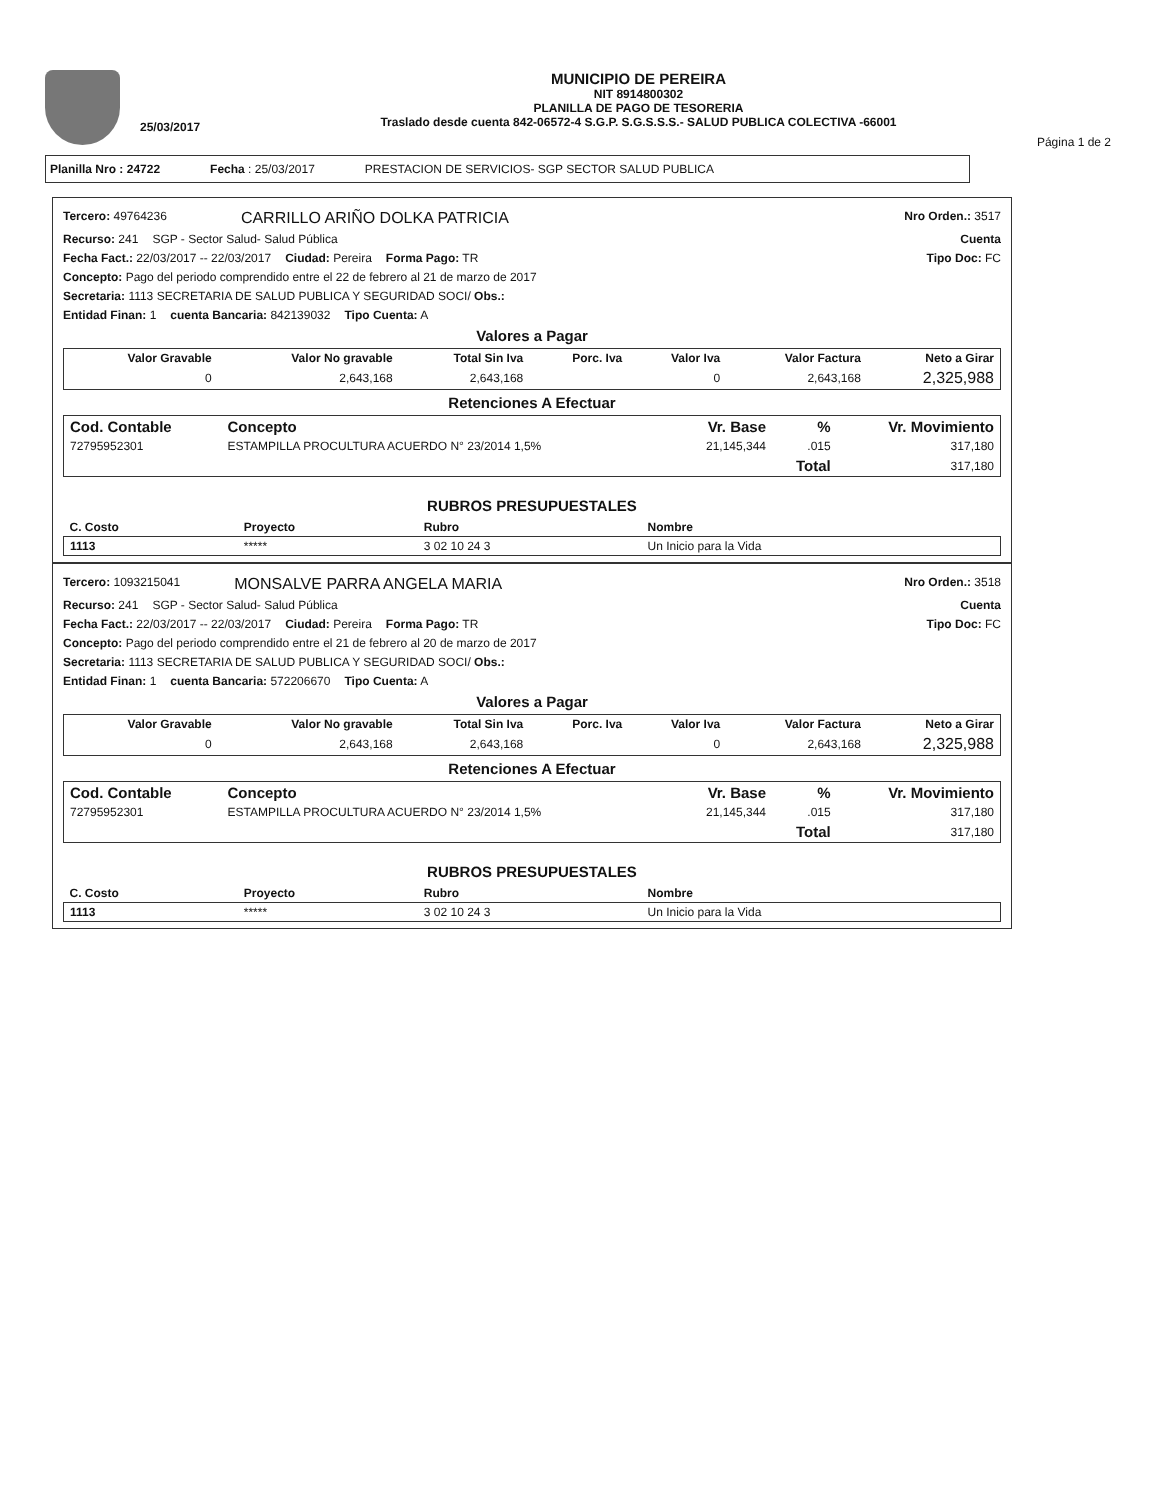25/03/2017
MUNICIPIO DE PEREIRA
NIT 8914800302
PLANILLA DE PAGO DE TESORERIA
Traslado desde cuenta 842-06572-4 S.G.P. S.G.S.S.S.- SALUD PUBLICA COLECTIVA -66001
Página 1 de 2
Planilla Nro : 24722 Fecha : 25/03/2017 PRESTACION DE SERVICIOS- SGP SECTOR SALUD PUBLICA
Tercero: 49764236 CARRILLO ARIÑO DOLKA PATRICIA Nro Orden.: 3517
Recurso: 241 SGP - Sector Salud- Salud Pública Cuenta
Fecha Fact.: 22/03/2017 -- 22/03/2017 Ciudad: Pereira Forma Pago: TR Tipo Doc: FC
Concepto: Pago del periodo comprendido entre el 22 de febrero al 21 de marzo de 2017
Secretaria: 1113 SECRETARIA DE SALUD PUBLICA Y SEGURIDAD SOCI/ Obs.:
Entidad Finan: 1 cuenta Bancaria: 842139032 Tipo Cuenta: A
Valores a Pagar
| Valor Gravable | Valor No gravable | Total Sin Iva | Porc. Iva | Valor Iva | Valor Factura | Neto a Girar |
| --- | --- | --- | --- | --- | --- | --- |
| 0 | 2,643,168 | 2,643,168 | | 0 | 2,643,168 | 2,325,988 |
Retenciones A Efectuar
| Cod. Contable | Concepto | Vr. Base | % | Vr. Movimiento |
| --- | --- | --- | --- | --- |
| 72795952301 | ESTAMPILLA PROCULTURA ACUERDO N° 23/2014 1,5% | 21,145,344 | .015 | 317,180 |
| | | | Total | 317,180 |
RUBROS PRESUPUESTALES
| C. Costo | Proyecto | Rubro | Nombre |
| --- | --- | --- | --- |
| 1113 | ***** | 3 02 10 24 3 | Un Inicio para la Vida |
Tercero: 1093215041 MONSALVE PARRA ANGELA MARIA Nro Orden.: 3518
Recurso: 241 SGP - Sector Salud- Salud Pública Cuenta
Fecha Fact.: 22/03/2017 -- 22/03/2017 Ciudad: Pereira Forma Pago: TR Tipo Doc: FC
Concepto: Pago del periodo comprendido entre el 21 de febrero al 20 de marzo de 2017
Secretaria: 1113 SECRETARIA DE SALUD PUBLICA Y SEGURIDAD SOCI/ Obs.:
Entidad Finan: 1 cuenta Bancaria: 572206670 Tipo Cuenta: A
Valores a Pagar
| Valor Gravable | Valor No gravable | Total Sin Iva | Porc. Iva | Valor Iva | Valor Factura | Neto a Girar |
| --- | --- | --- | --- | --- | --- | --- |
| 0 | 2,643,168 | 2,643,168 | | 0 | 2,643,168 | 2,325,988 |
Retenciones A Efectuar
| Cod. Contable | Concepto | Vr. Base | % | Vr. Movimiento |
| --- | --- | --- | --- | --- |
| 72795952301 | ESTAMPILLA PROCULTURA ACUERDO N° 23/2014 1,5% | 21,145,344 | .015 | 317,180 |
| | | | Total | 317,180 |
RUBROS PRESUPUESTALES
| C. Costo | Proyecto | Rubro | Nombre |
| --- | --- | --- | --- |
| 1113 | ***** | 3 02 10 24 3 | Un Inicio para la Vida |